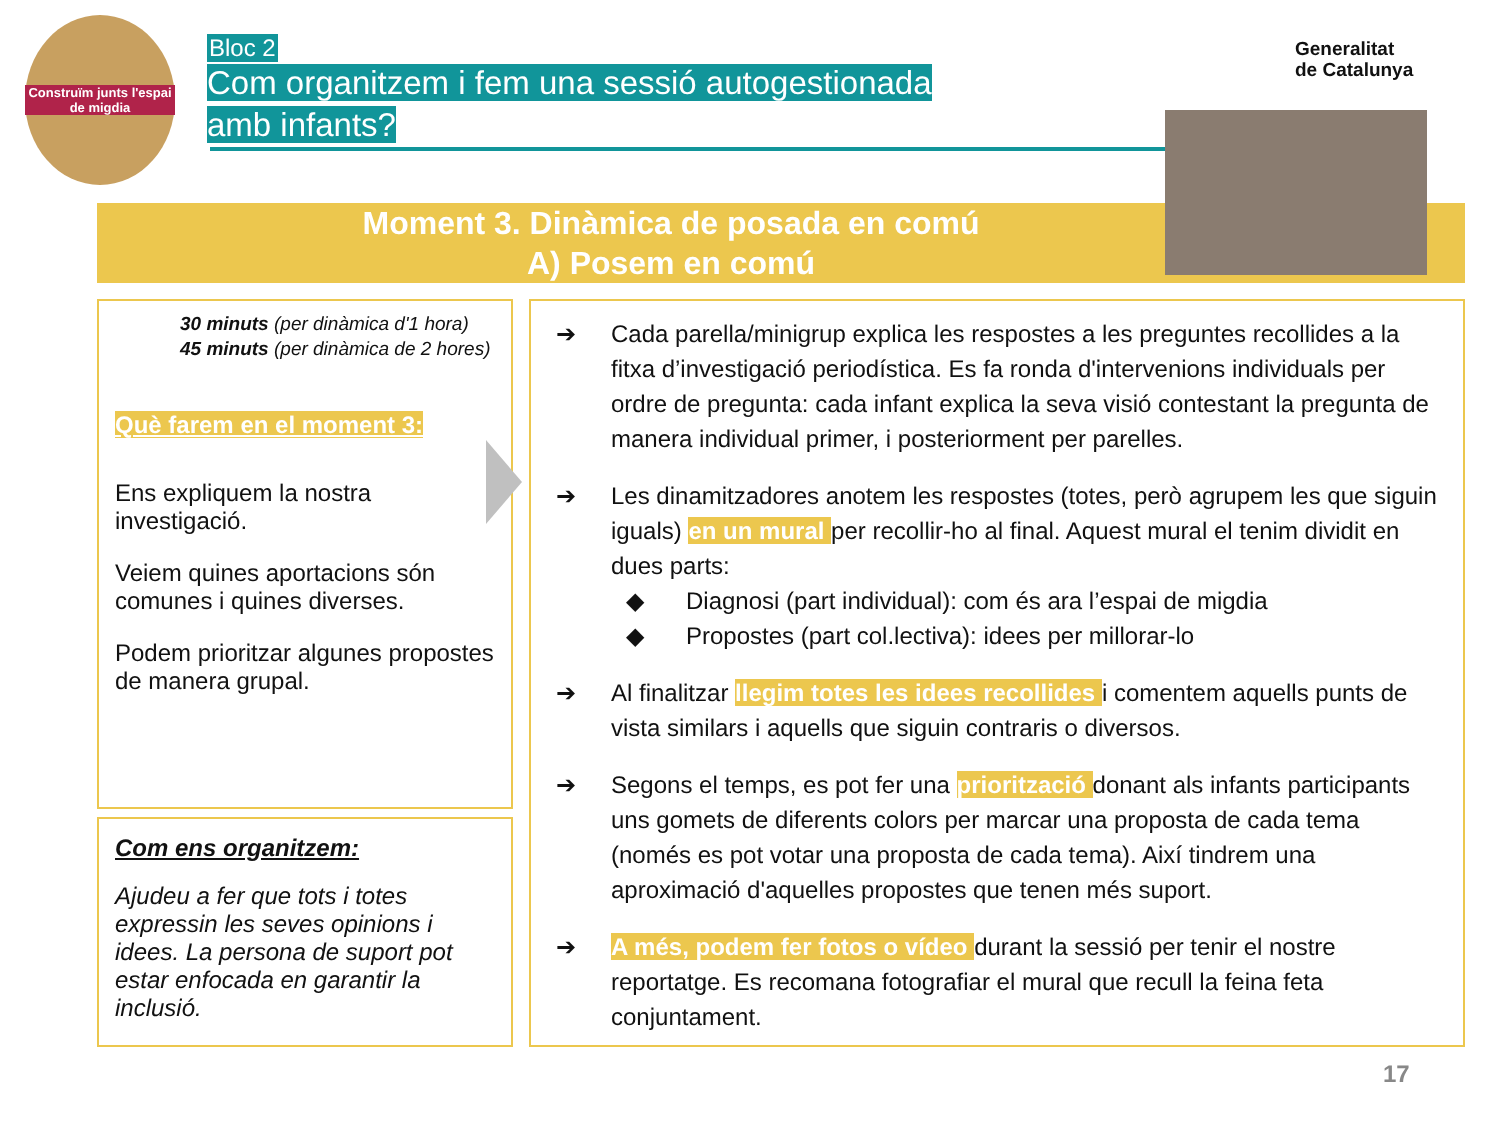Construïm junts l'espai de migdia
Bloc 2
Com organitzem i fem una sessió autogestionada
amb infants?
Generalitat
de Catalunya
Moment 3. Dinàmica de posada en comú
A) Posem en comú
30 minuts (per dinàmica d'1 hora)
45 minuts (per dinàmica de 2 hores)
Què farem en el moment 3:
Ens expliquem la nostra investigació.
Veiem quines aportacions són comunes i quines diverses.
Podem prioritzar algunes propostes de manera grupal.
Com ens organitzem:
Ajudeu a fer que tots i totes expressin les seves opinions i idees. La persona de suport pot estar enfocada en garantir la inclusió.
➔ Cada parella/minigrup explica les respostes a les preguntes recollides a la fitxa d’investigació periodística. Es fa ronda d'intervenions individuals per ordre de pregunta: cada infant explica la seva visió contestant la pregunta de manera individual primer, i posteriorment per parelles.
➔ Les dinamitzadores anotem les respostes (totes, però agrupem les que siguin iguals) en un mural per recollir-ho al final. Aquest mural el tenim dividit en dues parts:
◆ Diagnosi (part individual): com és ara l’espai de migdia
◆ Propostes (part col.lectiva): idees per millorar-lo
➔ Al finalitzar llegim totes les idees recollides i comentem aquells punts de vista similars i aquells que siguin contraris o diversos.
➔ Segons el temps, es pot fer una priorització donant als infants participants uns gomets de diferents colors per marcar una proposta de cada tema (només es pot votar una proposta de cada tema). Així tindrem una aproximació d'aquelles propostes que tenen més suport.
➔ A més, podem fer fotos o vídeo durant la sessió per tenir el nostre reportatge. Es recomana fotografiar el mural que recull la feina feta conjuntament.
17